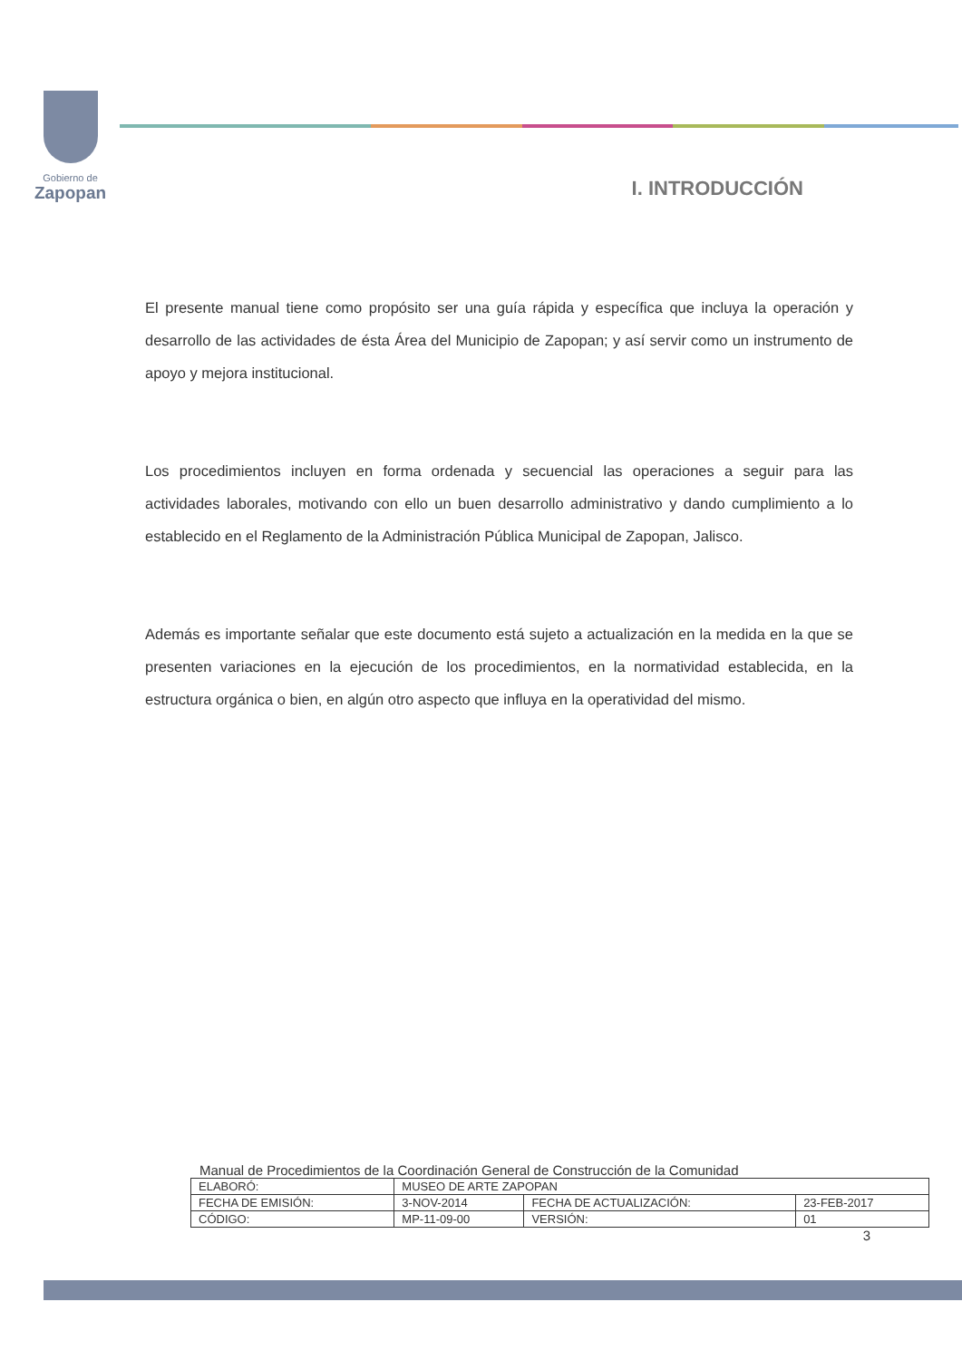Gobierno de
Zapopan
I. INTRODUCCIÓN
El presente manual tiene como propósito ser una guía rápida y específica que incluya la operación y desarrollo de las actividades de ésta Área del Municipio de Zapopan; y así servir como un instrumento de apoyo y mejora institucional.
Los procedimientos incluyen en forma ordenada y secuencial las operaciones a seguir para las actividades laborales, motivando con ello un buen desarrollo administrativo y dando cumplimiento a lo establecido en el Reglamento de la Administración Pública Municipal de Zapopan, Jalisco.
Además es importante señalar que este documento está sujeto a actualización en la medida en la que se presenten variaciones en la ejecución de los procedimientos, en la normatividad establecida, en la estructura orgánica o bien, en algún otro aspecto que influya en la operatividad del mismo.
Manual de Procedimientos de la Coordinación General de Construcción de la Comunidad
| ELABORÓ: | MUSEO DE ARTE ZAPOPAN | | |
| FECHA DE EMISIÓN: | 3-NOV-2014 | FECHA DE ACTUALIZACIÓN: | 23-FEB-2017 |
| CÓDIGO: | MP-11-09-00 | VERSIÓN: | 01 |
3